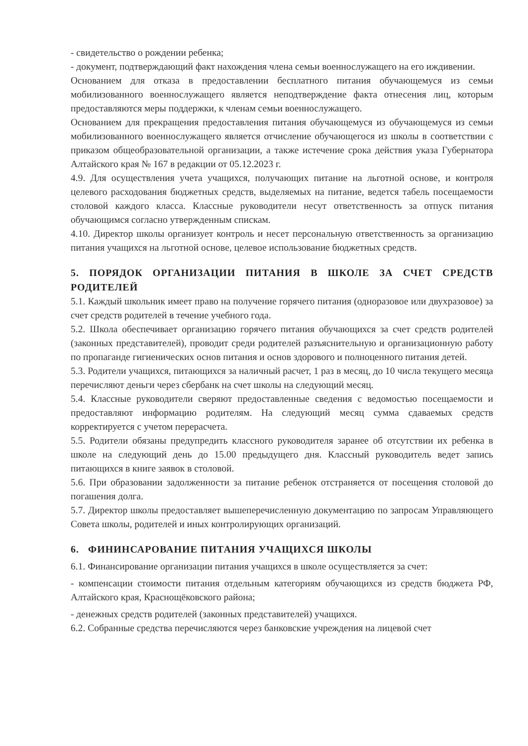- свидетельство о рождении ребенка;
- документ, подтверждающий факт нахождения члена семьи военнослужащего на его иждивении.
Основанием для отказа в предоставлении бесплатного питания обучающемуся из семьи мобилизованного военнослужащего является неподтверждение факта отнесения лиц, которым предоставляются меры поддержки, к членам семьи военнослужащего.
Основанием для прекращения предоставления питания обучающемуся из обучающемуся из семьи мобилизованного военнослужащего является отчисление обучающегося из школы в соответствии с приказом общеобразовательной организации, а также истечение срока действия указа Губернатора Алтайского края № 167 в редакции от 05.12.2023 г.
4.9. Для осуществления учета учащихся, получающих питание на льготной основе, и контроля целевого расходования бюджетных средств, выделяемых на питание, ведется табель посещаемости столовой каждого класса. Классные руководители несут ответственность за отпуск питания обучающимся согласно утвержденным спискам.
4.10. Директор школы организует контроль и несет персональную ответственность за организацию питания учащихся на льготной основе, целевое использование бюджетных средств.
5. ПОРЯДОК ОРГАНИЗАЦИИ ПИТАНИЯ В ШКОЛЕ ЗА СЧЕТ СРЕДСТВ РОДИТЕЛЕЙ
5.1. Каждый школьник имеет право на получение горячего питания (одноразовое или двухразовое) за счет средств родителей в течение учебного года.
5.2. Школа обеспечивает организацию горячего питания обучающихся за счет средств родителей (законных представителей), проводит среди родителей разъяснительную и организационную работу по пропаганде гигиенических основ питания и основ здорового и полноценного питания детей.
5.3. Родители учащихся, питающихся за наличный расчет, 1 раз в месяц, до 10 числа текущего месяца перечисляют деньги через сбербанк на счет школы на следующий месяц.
5.4. Классные руководители сверяют предоставленные сведения с ведомостью посещаемости и предоставляют информацию родителям. На следующий месяц сумма сдаваемых средств корректируется с учетом перерасчета.
5.5. Родители обязаны предупредить классного руководителя заранее об отсутствии их ребенка в школе на следующий день до 15.00 предыдущего дня. Классный руководитель ведет запись питающихся в книге заявок в столовой.
5.6. При образовании задолженности за питание ребенок отстраняется от посещения столовой до погашения долга.
5.7. Директор школы предоставляет вышеперечисленную документацию по запросам Управляющего Совета школы, родителей и иных контролирующих организаций.
6. ФИНИНСАРОВАНИЕ ПИТАНИЯ УЧАЩИХСЯ ШКОЛЫ
6.1. Финансирование организации питания учащихся в школе осуществляется за счет:
- компенсации стоимости питания отдельным категориям обучающихся из средств бюджета РФ, Алтайского края, Краснощёковского района;
- денежных средств родителей (законных представителей) учащихся.
6.2. Собранные средства перечисляются через банковские учреждения на лицевой счет